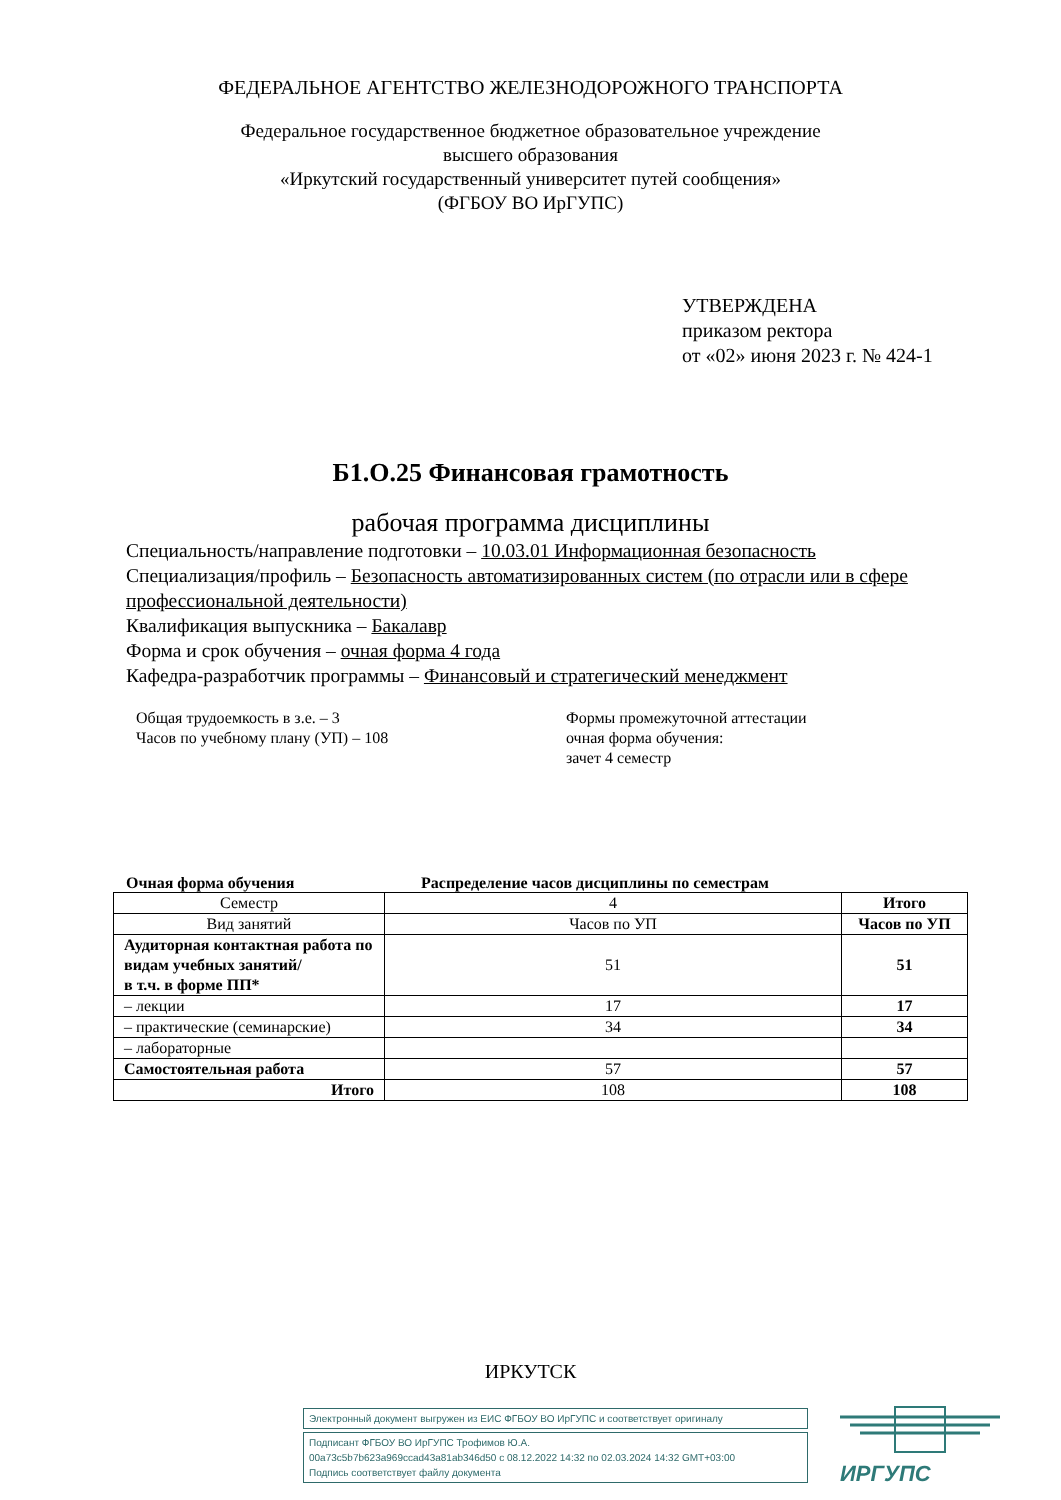ФЕДЕРАЛЬНОЕ АГЕНТСТВО ЖЕЛЕЗНОДОРОЖНОГО ТРАНСПОРТА
Федеральное государственное бюджетное образовательное учреждение
высшего образования
«Иркутский государственный университет путей сообщения»
(ФГБОУ ВО ИрГУПС)
УТВЕРЖДЕНА
приказом ректора
от «02» июня 2023 г. № 424-1
Б1.О.25 Финансовая грамотность
рабочая программа дисциплины
Специальность/направление подготовки – 10.03.01 Информационная безопасность
Специализация/профиль – Безопасность автоматизированных систем (по отрасли или в сфере профессиональной деятельности)
Квалификация выпускника – Бакалавр
Форма и срок обучения – очная форма 4 года
Кафедра-разработчик программы – Финансовый и стратегический менеджмент
Общая трудоемкость в з.е. – 3
Часов по учебному плану (УП) – 108
Формы промежуточной аттестации
очная форма обучения:
зачет 4 семестр
Очная форма обучения Распределение часов дисциплины по семестрам
| Семестр | 4 | Итого |
| Вид занятий | Часов по УП | Часов по УП |
| Аудиторная контактная работа по видам учебных занятий/ в т.ч. в форме ПП* | 51 | 51 |
| – лекции | 17 | 17 |
| – практические (семинарские) | 34 | 34 |
| – лабораторные | | |
| Самостоятельная работа | 57 | 57 |
| Итого | 108 | 108 |
ИРКУТСК
Электронный документ выгружен из ЕИС ФГБОУ ВО ИрГУПС и соответствует оригиналу
Подписант ФГБОУ ВО ИрГУПС Трофимов Ю.А.
00a73c5b7b623a969ccad43a81ab346d50 с 08.12.2022 14:32 по 02.03.2024 14:32 GMT+03:00
Подпись соответствует файлу документа
ИРГУПС